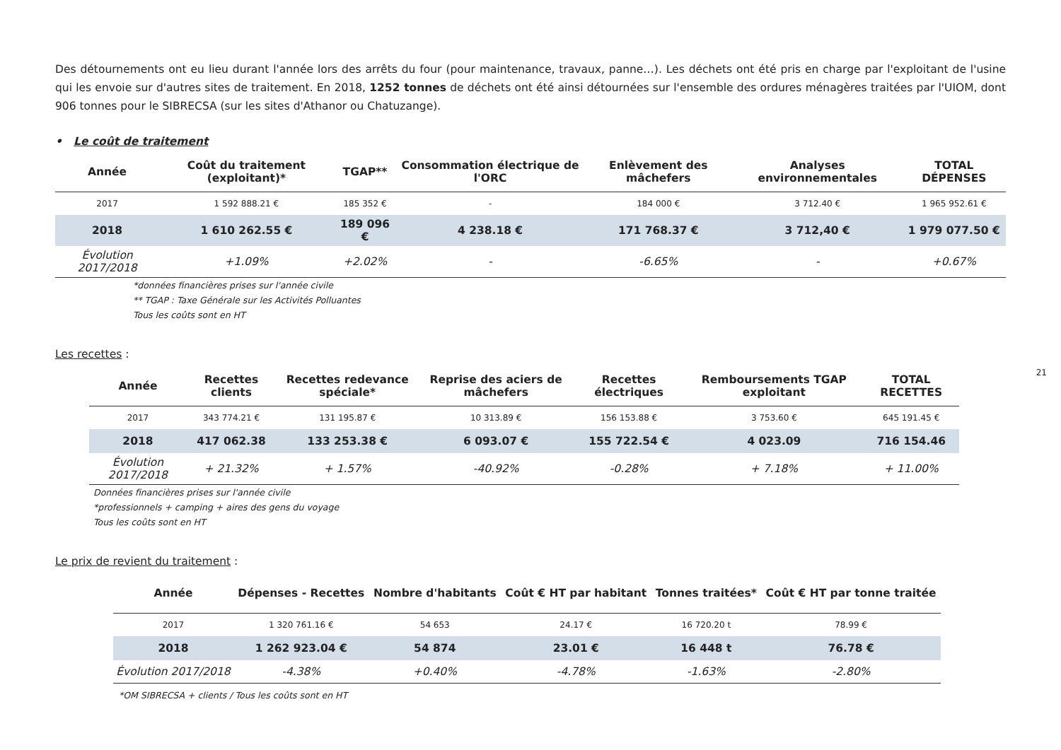Des détournements ont eu lieu durant l'année lors des arrêts du four (pour maintenance, travaux, panne…). Les déchets ont été pris en charge par l'exploitant de l'usine qui les envoie sur d'autres sites de traitement. En 2018, 1252 tonnes de déchets ont été ainsi détournées sur l'ensemble des ordures ménagères traitées par l'UIOM, dont 906 tonnes pour le SIBRECSA (sur les sites d'Athanor ou Chatuzange).
• Le coût de traitement
| Année | Coût du traitement (exploitant)* | TGAP** | Consommation électrique de l'ORC | Enlèvement des mâchefers | Analyses environnementales | TOTAL DÉPENSES |
| --- | --- | --- | --- | --- | --- | --- |
| 2017 | 1 592 888.21 € | 185 352 € | - | 184 000 € | 3 712.40 € | 1 965 952.61 € |
| 2018 | 1 610 262.55 € | 189 096 € | 4 238.18 € | 171 768.37 € | 3 712,40 € | 1 979 077.50 € |
| Évolution 2017/2018 | +1.09% | +2.02% | - | -6.65% | - | +0.67% |
*données financières prises sur l'année civile
** TGAP : Taxe Générale sur les Activités Polluantes
Tous les coûts sont en HT
Les recettes :
| Année | Recettes clients | Recettes redevance spéciale* | Reprise des aciers de mâchefers | Recettes électriques | Remboursements TGAP exploitant | TOTAL RECETTES |
| --- | --- | --- | --- | --- | --- | --- |
| 2017 | 343 774.21 € | 131 195.87 € | 10 313.89 € | 156 153.88 € | 3 753.60 € | 645 191.45 € |
| 2018 | 417 062.38 | 133 253.38 € | 6 093.07 € | 155 722.54 € | 4 023.09 | 716 154.46 |
| Évolution 2017/2018 | + 21.32% | + 1.57% | -40.92% | -0.28% | + 7.18% | + 11.00% |
Données financières prises sur l'année civile
*professionnels + camping + aires des gens du voyage
Tous les coûts sont en HT
Le prix de revient du traitement :
| Année | Dépenses - Recettes | Nombre d'habitants | Coût € HT par habitant | Tonnes traitées* | Coût € HT par tonne traitée |
| --- | --- | --- | --- | --- | --- |
| 2017 | 1 320 761.16 € | 54 653 | 24.17 € | 16 720.20 t | 78.99 € |
| 2018 | 1 262 923.04 € | 54 874 | 23.01 € | 16 448 t | 76.78 € |
| Évolution 2017/2018 | -4.38% | +0.40% | -4.78% | -1.63% | -2.80% |
*OM SIBRECSA + clients / Tous les coûts sont en HT
21